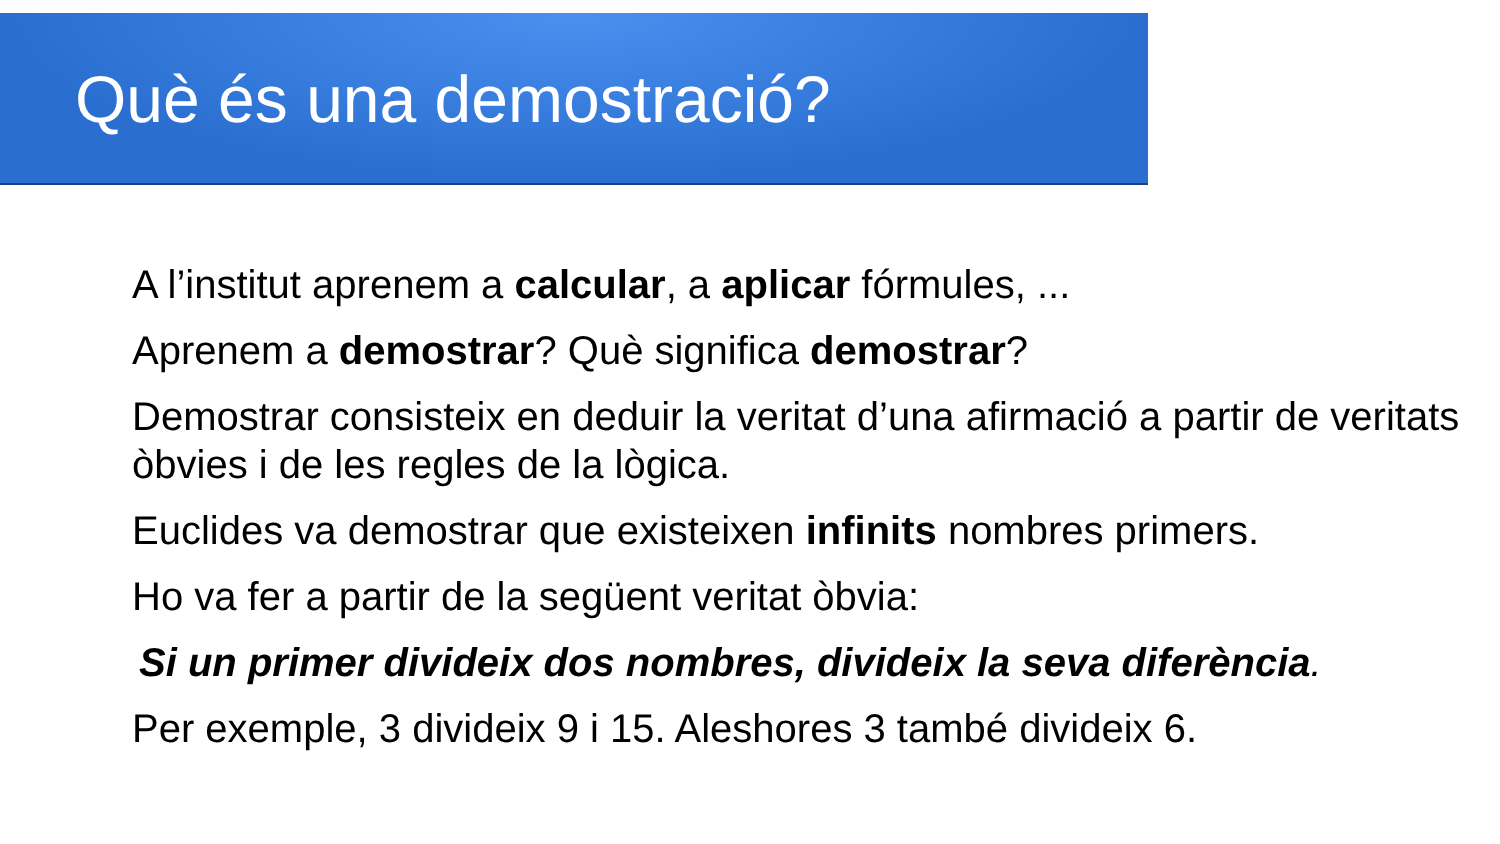Què és una demostració?
A l’institut aprenem a calcular, a aplicar fórmules, ...
Aprenem a demostrar? Què significa demostrar?
Demostrar consisteix en deduir la veritat d’una afirmació a partir de veritats òbvies i de les regles de la lògica.
Euclides va demostrar que existeixen infinits nombres primers.
Ho va fer a partir de la següent veritat òbvia:
Si un primer divideix dos nombres, divideix la seva diferència.
Per exemple, 3 divideix 9 i 15. Aleshores 3 també divideix 6.